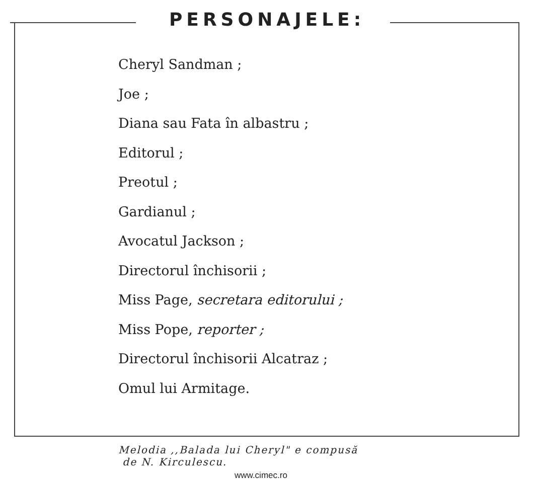PERSONAJELE:
Cheryl Sandman ;
Joe ;
Diana sau Fata în albastru ;
Editorul ;
Preotul ;
Gardianul ;
Avocatul Jackson ;
Directorul închisorii ;
Miss Page, secretara editorului ;
Miss Pope, reporter ;
Directorul închisorii Alcatraz ;
Omul lui Armitage.
Melodia ,,Balada lui Cheryl" e compusă
de N. Kirculescu.
www.cimec.ro